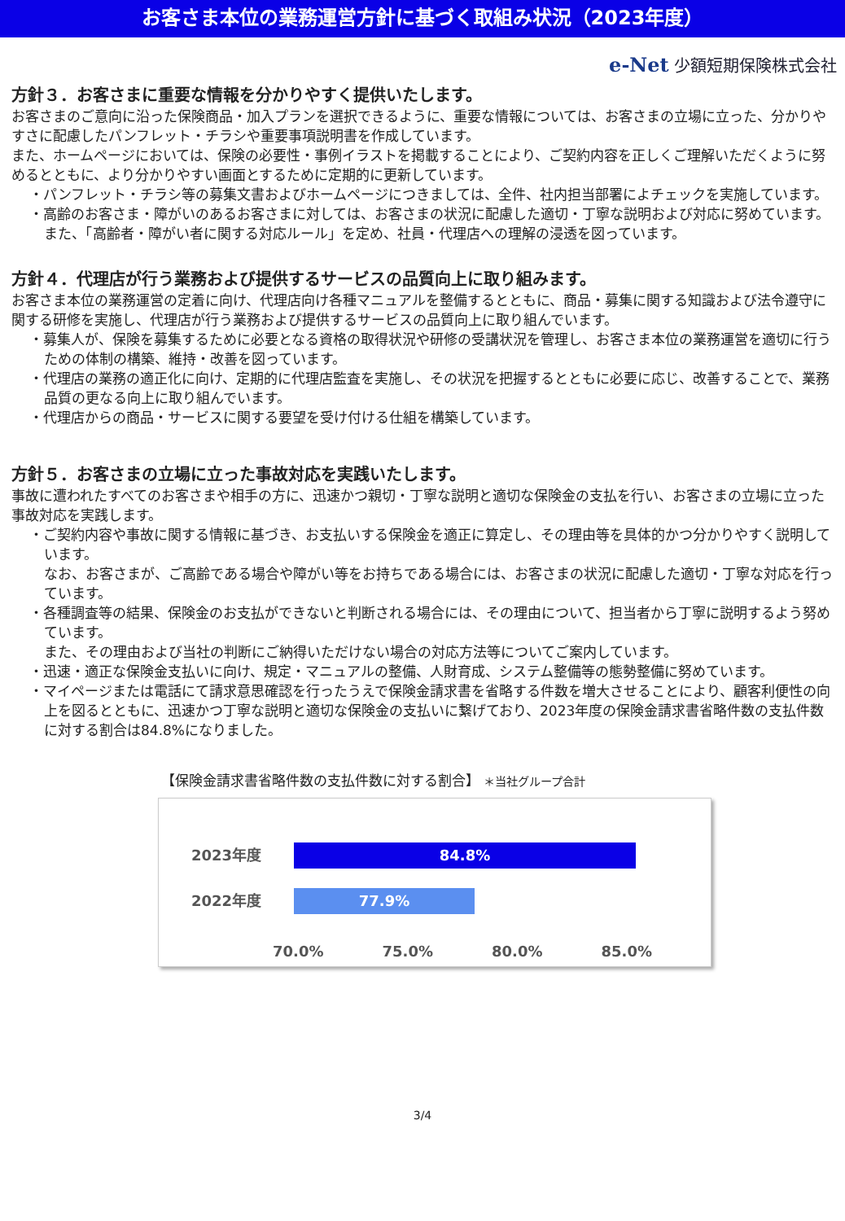お客さま本位の業務運営方針に基づく取組み状況（2023年度）
e-Net 少額短期保険株式会社
方針３．お客さまに重要な情報を分かりやすく提供いたします。
お客さまのご意向に沿った保険商品・加入プランを選択できるように、重要な情報については、お客さまの立場に立った、分かりやすさに配慮したパンフレット・チラシや重要事項説明書を作成しています。
また、ホームページにおいては、保険の必要性・事例イラストを掲載することにより、ご契約内容を正しくご理解いただくように努めるとともに、より分かりやすい画面とするために定期的に更新しています。
・パンフレット・チラシ等の募集文書およびホームページにつきましては、全件、社内担当部署によチェックを実施しています。
・高齢のお客さま・障がいのあるお客さまに対しては、お客さまの状況に配慮した適切・丁寧な説明および対応に努めています。
また、「高齢者・障がい者に関する対応ルール」を定め、社員・代理店への理解の浸透を図っています。
方針４．代理店が行う業務および提供するサービスの品質向上に取り組みます。
お客さま本位の業務運営の定着に向け、代理店向け各種マニュアルを整備するとともに、商品・募集に関する知識および法令遵守に関する研修を実施し、代理店が行う業務および提供するサービスの品質向上に取り組んでいます。
・募集人が、保険を募集するために必要となる資格の取得状況や研修の受講状況を管理し、お客さま本位の業務運営を適切に行うための体制の構築、維持・改善を図っています。
・代理店の業務の適正化に向け、定期的に代理店監査を実施し、その状況を把握するとともに必要に応じ、改善することで、業務品質の更なる向上に取り組んでいます。
・代理店からの商品・サービスに関する要望を受け付ける仕組を構築しています。
方針５．お客さまの立場に立った事故対応を実践いたします。
事故に遭われたすべてのお客さまや相手の方に、迅速かつ親切・丁寧な説明と適切な保険金の支払を行い、お客さまの立場に立った事故対応を実践します。
・ご契約内容や事故に関する情報に基づき、お支払いする保険金を適正に算定し、その理由等を具体的かつ分かりやすく説明しています。
なお、お客さまが、ご高齢である場合や障がい等をお持ちである場合には、お客さまの状況に配慮した適切・丁寧な対応を行っています。
・各種調査等の結果、保険金のお支払ができないと判断される場合には、その理由について、担当者から丁寧に説明するよう努めています。
また、その理由および当社の判断にご納得いただけない場合の対応方法等についてご案内しています。
・迅速・適正な保険金支払いに向け、規定・マニュアルの整備、人財育成、システム整備等の態勢整備に努めています。
・マイページまたは電話にて請求意思確認を行ったうえで保険金請求書を省略する件数を増大させることにより、顧客利便性の向上を図るとともに、迅速かつ丁寧な説明と適切な保険金の支払いに繋げており、2023年度の保険金請求書省略件数の支払件数に対する割合は84.8%になりました。
【保険金請求書省略件数の支払件数に対する割合】 ＊当社グループ合計
2023年度
84.8%
2022年度
77.9%
70.0% 75.0% 80.0% 85.0%
3/4